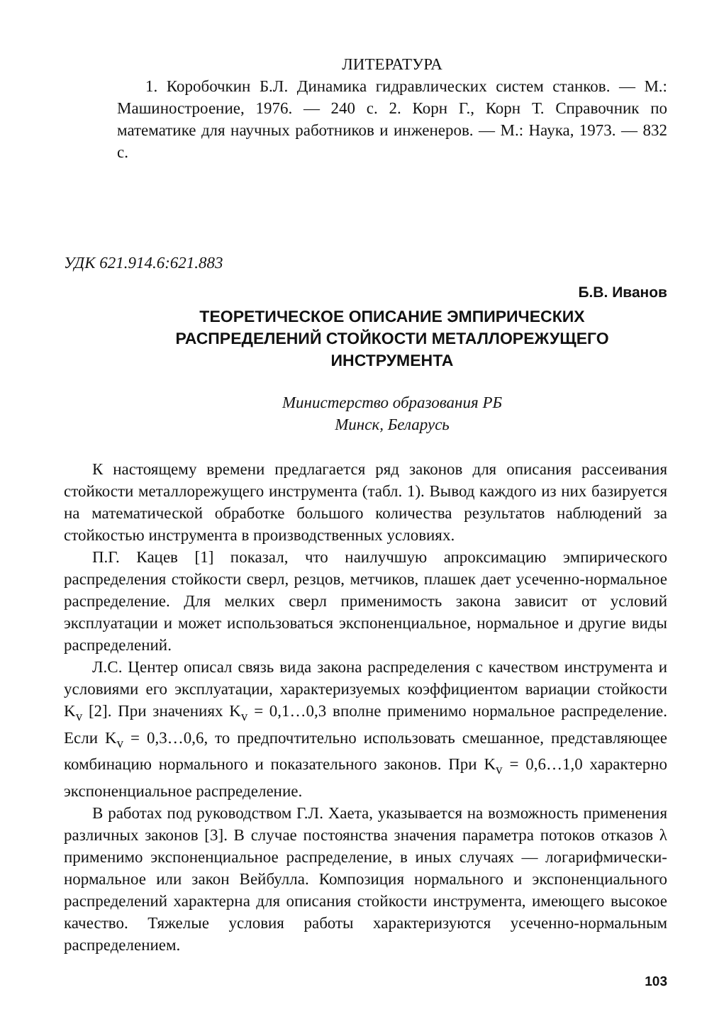ЛИТЕРАТУРА
1. Коробочкин Б.Л. Динамика гидравлических систем станков. — М.: Машиностроение, 1976. — 240 с. 2. Корн Г., Корн Т. Справочник по математике для научных работников и инженеров. — М.: Наука, 1973. — 832 с.
УДК 621.914.6:621.883
Б.В. Иванов
ТЕОРЕТИЧЕСКОЕ ОПИСАНИЕ ЭМПИРИЧЕСКИХ
РАСПРЕДЕЛЕНИЙ СТОЙКОСТИ МЕТАЛЛОРЕЖУЩЕГО
ИНСТРУМЕНТА
Министерство образования РБ
Минск, Беларусь
К настоящему времени предлагается ряд законов для описания рассеивания стойкости металлорежущего инструмента (табл. 1). Вывод каждого из них базируется на математической обработке большого количества результатов наблюдений за стойкостью инструмента в производственных условиях.
П.Г. Кацев [1] показал, что наилучшую апроксимацию эмпирического распределения стойкости сверл, резцов, метчиков, плашек дает усеченно-нормальное распределение. Для мелких сверл применимость закона зависит от условий эксплуатации и может использоваться экспоненциальное, нормальное и другие виды распределений.
Л.С. Центер описал связь вида закона распределения с качеством инструмента и условиями его эксплуатации, характеризуемых коэффициентом вариации стойкости K<sub>v</sub> [2]. При значениях K<sub>v</sub> = 0,1…0,3 вполне применимо нормальное распределение. Если K<sub>v</sub> = 0,3…0,6, то предпочтительно использовать смешанное, представляющее комбинацию нормального и показательного законов. При K<sub>v</sub> = 0,6…1,0 характерно экспоненциальное распределение.
В работах под руководством Г.Л. Хаета, указывается на возможность применения различных законов [3]. В случае постоянства значения параметра потоков отказов λ применимо экспоненциальное распределение, в иных случаях — логарифмически-нормальное или закон Вейбулла. Композиция нормального и экспоненциального распределений характерна для описания стойкости инструмента, имеющего высокое качество. Тяжелые условия работы характеризуются усеченно-нормальным распределением.
103